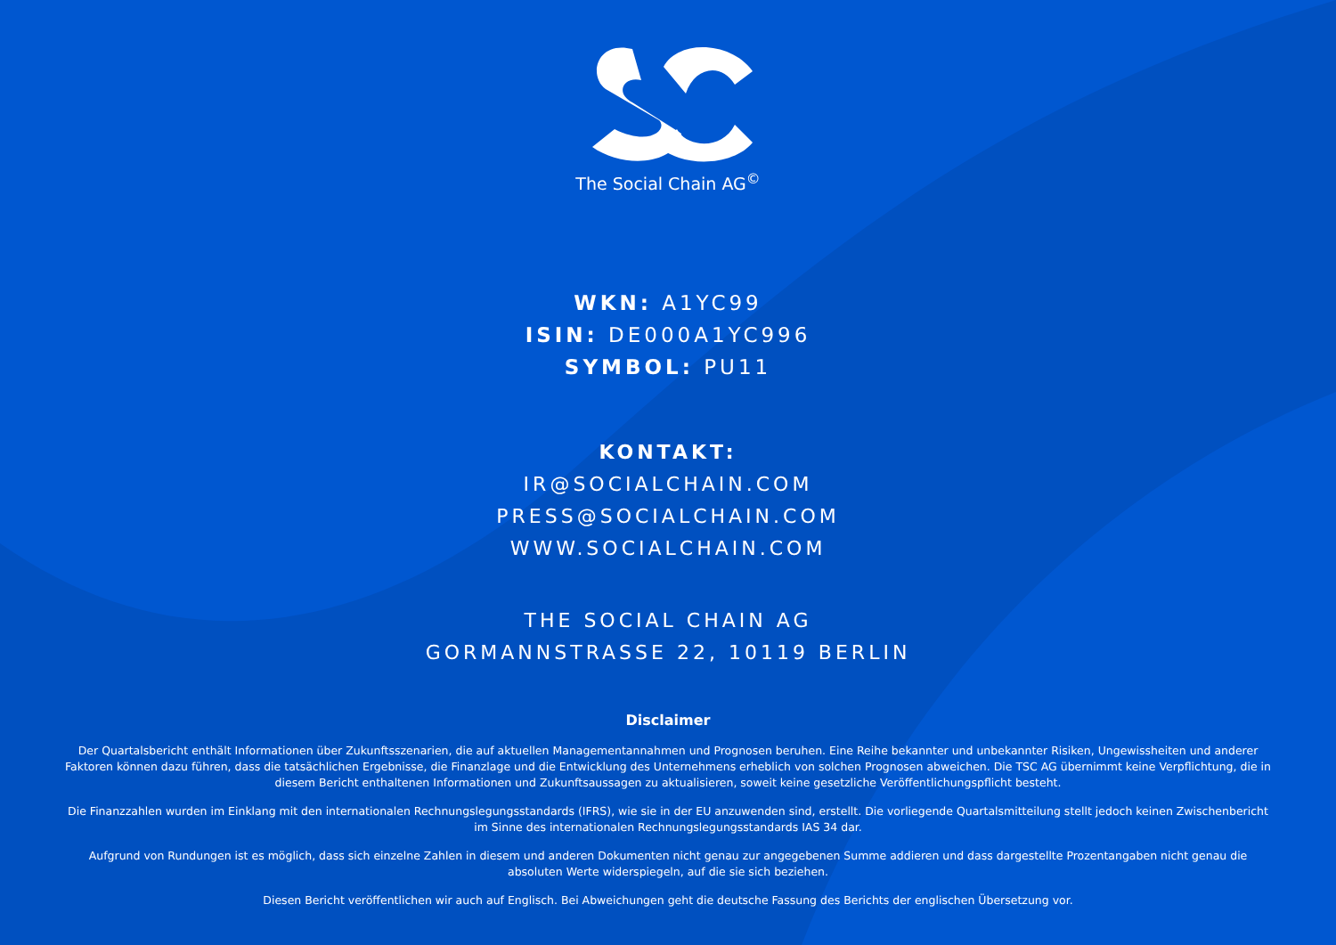The Social Chain AG<sup>©</sup>
WKN: A1YC99
ISIN: DE000A1YC996
SYMBOL: PU11
KONTAKT:
IR@SOCIALCHAIN.COM
PRESS@SOCIALCHAIN.COM
WWW.SOCIALCHAIN.COM
THE SOCIAL CHAIN AG
GORMANNSTRASSE 22, 10119 BERLIN
Disclaimer
Der Quartalsbericht enthält Informationen über Zukunftsszenarien, die auf aktuellen Managementannahmen und Prognosen beruhen. Eine Reihe bekannter und unbekannter Risiken, Ungewissheiten und anderer Faktoren können dazu führen, dass die tatsächlichen Ergebnisse, die Finanzlage und die Entwicklung des Unternehmens erheblich von solchen Prognosen abweichen. Die TSC AG übernimmt keine Verpflichtung, die in diesem Bericht enthaltenen Informationen und Zukunftsaussagen zu aktualisieren, soweit keine gesetzliche Veröffentlichungspflicht besteht.
Die Finanzzahlen wurden im Einklang mit den internationalen Rechnungslegungsstandards (IFRS), wie sie in der EU anzuwenden sind, erstellt. Die vorliegende Quartalsmitteilung stellt jedoch keinen Zwischenbericht im Sinne des internationalen Rechnungslegungsstandards IAS 34 dar.
Aufgrund von Rundungen ist es möglich, dass sich einzelne Zahlen in diesem und anderen Dokumenten nicht genau zur angegebenen Summe addieren und dass dargestellte Prozentangaben nicht genau die absoluten Werte widerspiegeln, auf die sie sich beziehen.
Diesen Bericht veröffentlichen wir auch auf Englisch. Bei Abweichungen geht die deutsche Fassung des Berichts der englischen Übersetzung vor.